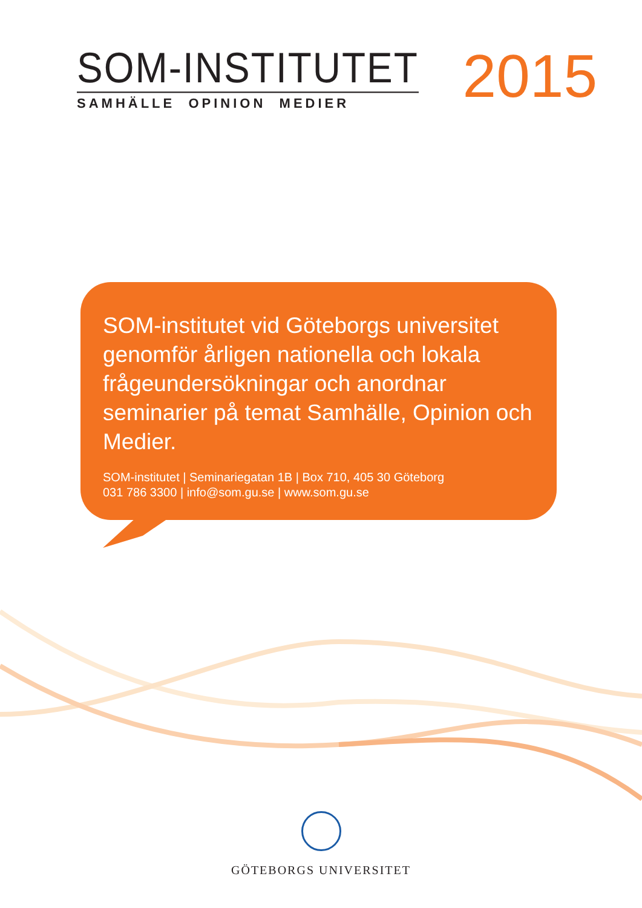SOM-INSTITUTET
SAMHÄLLE OPINION MEDIER
2015
SOM-institutet vid Göteborgs universitet genomför årligen nationella och lokala frågeundersökningar och anordnar seminarier på temat Samhälle, Opinion och Medier.
SOM-institutet | Seminariegatan 1B | Box 710, 405 30 Göteborg
031 786 3300 | info@som.gu.se | www.som.gu.se
GÖTEBORGS UNIVERSITET